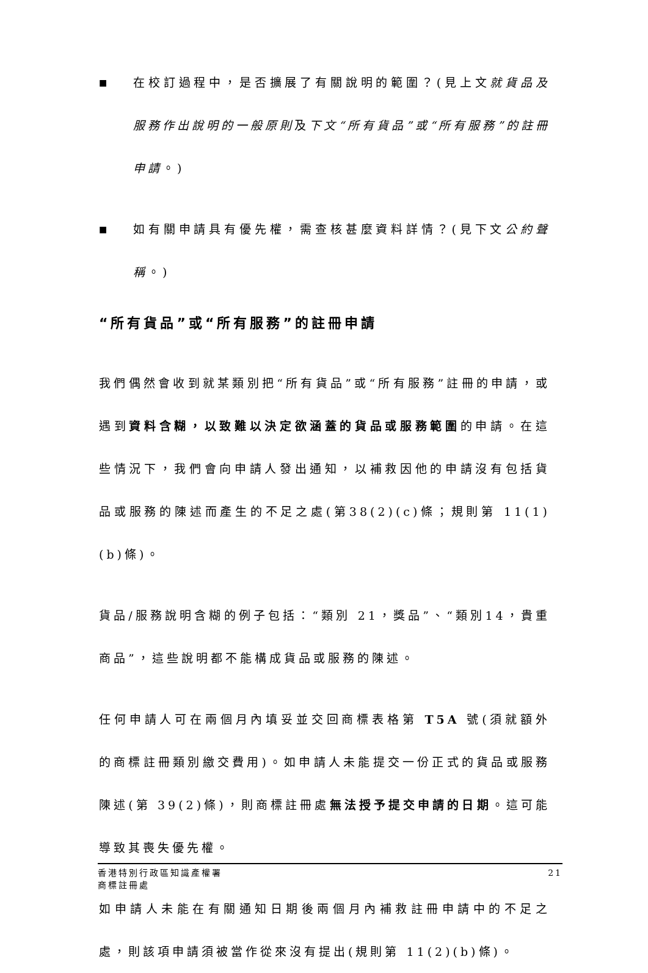■
在校訂過程中，是否擴展了有關說明的範圍？(見上文就貨品及服務作出說明的一般原則及下文“所有貨品”或“所有服務”的註冊申請。)
■
如有關申請具有優先權，需查核甚麼資料詳情？(見下文公約聲稱。)
“所有貨品”或“所有服務”的註冊申請
我們偶然會收到就某類別把“所有貨品”或“所有服務”註冊的申請，或遇到資料含糊，以致難以決定欲涵蓋的貨品或服務範圍的申請。在這些情況下，我們會向申請人發出通知，以補救因他的申請沒有包括貨品或服務的陳述而產生的不足之處(第38(2)(c)條；規則第 11(1)(b)條)。
貨品/服務說明含糊的例子包括：“類別 21，獎品”、“類別14，貴重商品”，這些說明都不能構成貨品或服務的陳述。
任何申請人可在兩個月內填妥並交回商標表格第 T5A 號(須就額外的商標註冊類別繳交費用)。如申請人未能提交一份正式的貨品或服務陳述(第 39(2)條)，則商標註冊處無法授予提交申請的日期。這可能導致其喪失優先權。
如申請人未能在有關通知日期後兩個月內補救註冊申請中的不足之處，則該項申請須被當作從來沒有提出(規則第 11(2)(b)條)。
香港特別行政區知識產權署
商標註冊處
21